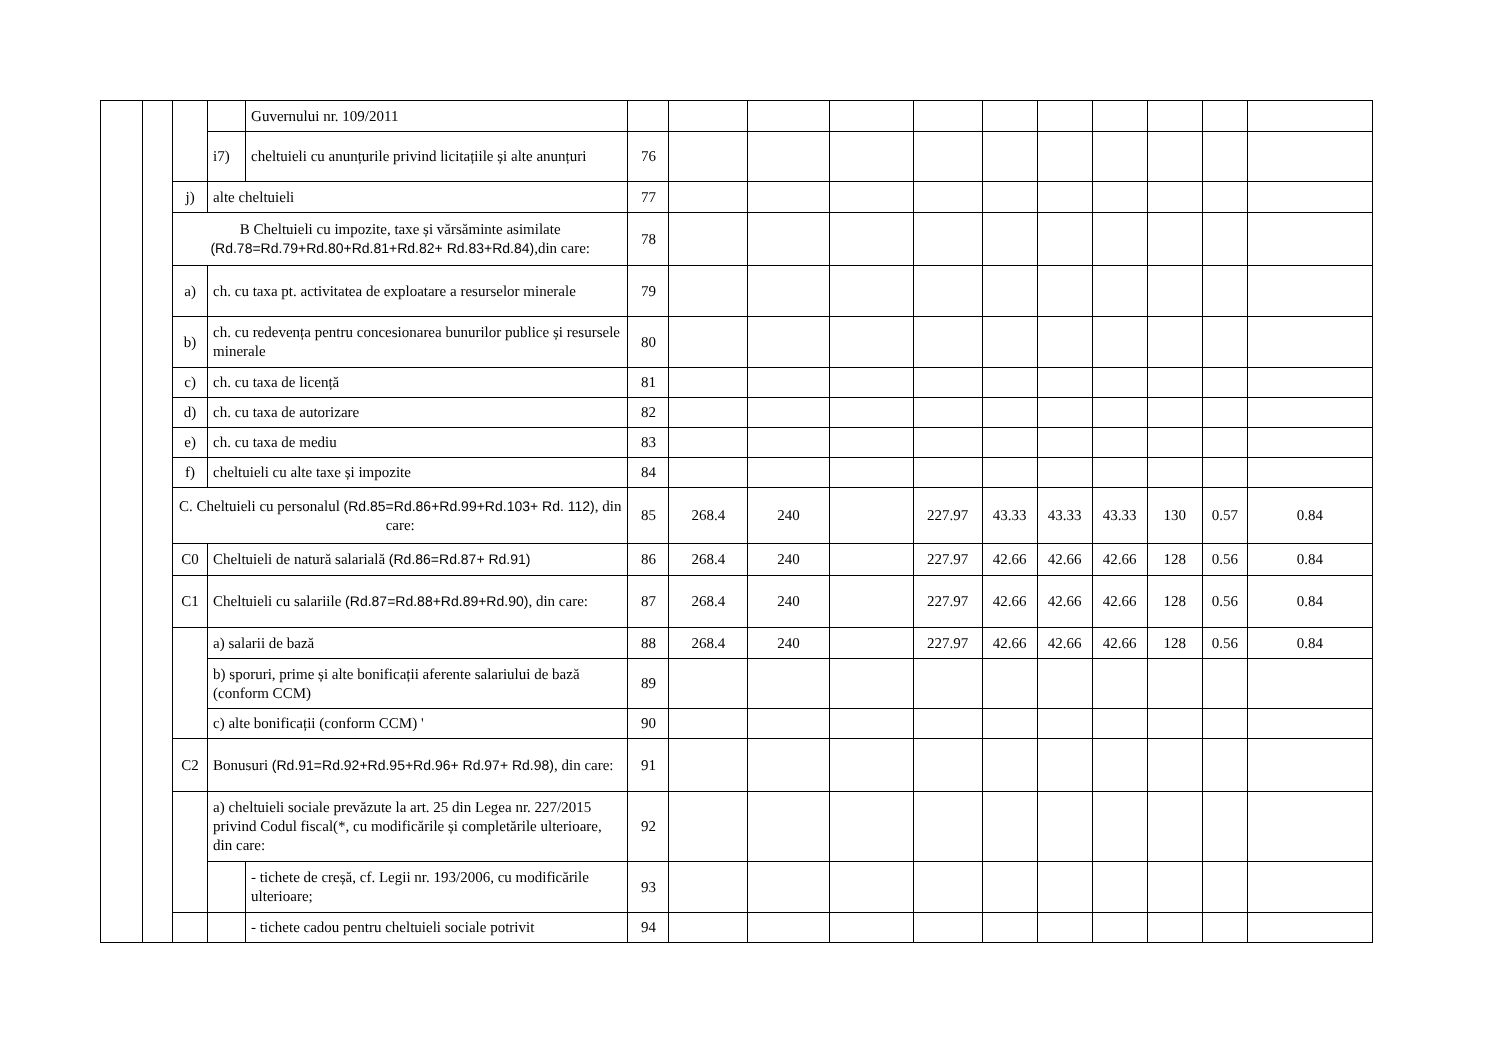| | | | | Guvernului nr. 109/2011 | | | | | | | | | | | |
| | | | i7) | cheltuieli cu anunțurile privind licitațiile și alte anunțuri | 76 | | | | | | | | | | |
| | | j) | alte cheltuieli | | 77 | | | | | | | | | | |
| | | B Cheltuieli cu impozite, taxe și vărsăminte asimilate (Rd.78=Rd.79+Rd.80+Rd.81+Rd.82+ Rd.83+Rd.84) ,din care: | | | 78 | | | | | | | | | | |
| | | a) | ch. cu taxa pt. activitatea de exploatare a resurselor minerale | | 79 | | | | | | | | | | |
| | | b) | ch. cu redevența pentru concesionarea bunurilor publice și resursele minerale | | 80 | | | | | | | | | | |
| | | c) | ch. cu taxa de licență | | 81 | | | | | | | | | | |
| | | d) | ch. cu taxa de autorizare | | 82 | | | | | | | | | | |
| | | e) | ch. cu taxa de mediu | | 83 | | | | | | | | | | |
| | | f) | cheltuieli cu alte taxe și impozite | | 84 | | | | | | | | | | |
| | | C. Cheltuieli cu personalul (Rd.85=Rd.86+Rd.99+Rd.103+ Rd. 112) , din care: | | | 85 | 268.4 | 240 | | 227.97 | 43.33 | 43.33 | 43.33 | 130 | 0.57 | 0.84 |
| | | C0 | Cheltuieli de natură salarială (Rd.86=Rd.87+ Rd.91) | | 86 | 268.4 | 240 | | 227.97 | 42.66 | 42.66 | 42.66 | 128 | 0.56 | 0.84 |
| | | C1 | Cheltuieli cu salariile (Rd.87=Rd.88+Rd.89+Rd.90) , din care: | | 87 | 268.4 | 240 | | 227.97 | 42.66 | 42.66 | 42.66 | 128 | 0.56 | 0.84 |
| | | | a) salarii de bază | | 88 | 268.4 | 240 | | 227.97 | 42.66 | 42.66 | 42.66 | 128 | 0.56 | 0.84 |
| | | | b) sporuri, prime și alte bonificații aferente salariului de bază (conform CCM) | | 89 | | | | | | | | | | |
| | | | c) alte bonificații (conform CCM) ' | | 90 | | | | | | | | | | |
| | | C2 | Bonusuri (Rd.91=Rd.92+Rd.95+Rd.96+ Rd.97+ Rd.98) , din care: | | 91 | | | | | | | | | | |
| | | | a) cheltuieli sociale prevăzute la art. 25 din Legea nr. 227/2015 privind Codul fiscal(*, cu modificările și completările ulterioare, din care: | | 92 | | | | | | | | | | |
| | | | | - tichete de creșă, cf. Legii nr. 193/2006, cu modificările ulterioare; | 93 | | | | | | | | | | |
| | | | | - tichete cadou pentru cheltuieli sociale potrivit | 94 | | | | | | | | | | |